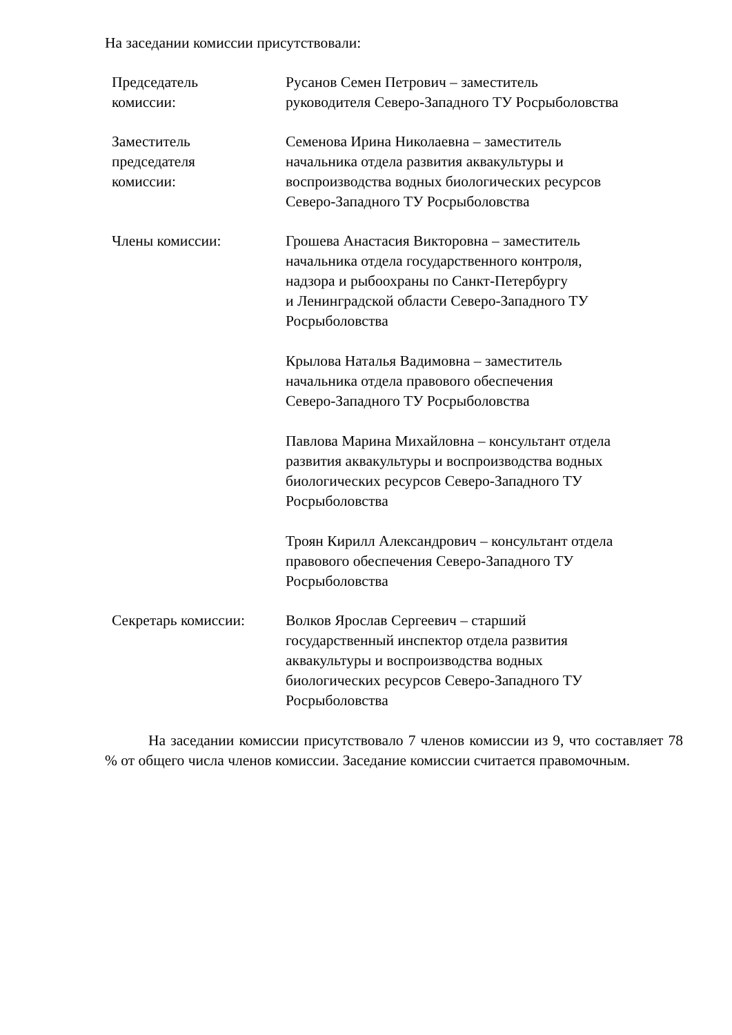На заседании комиссии присутствовали:
Председатель
комиссии:
Русанов Семен Петрович – заместитель
руководителя Северо-Западного ТУ Росрыболовства
Заместитель
председателя
комиссии:
Семенова Ирина Николаевна – заместитель
начальника отдела развития аквакультуры и
воспроизводства водных биологических ресурсов
Северо-Западного ТУ Росрыболовства
Члены комиссии: Грошева Анастасия Викторовна – заместитель
начальника отдела государственного контроля,
надзора и рыбоохраны по Санкт-Петербургу
и Ленинградской области Северо-Западного ТУ
Росрыболовства
Крылова Наталья Вадимовна – заместитель
начальника отдела правового обеспечения
Северо-Западного ТУ Росрыболовства
Павлова Марина Михайловна – консультант отдела
развития аквакультуры и воспроизводства водных
биологических ресурсов Северо-Западного ТУ
Росрыболовства
Троян Кирилл Александрович – консультант отдела
правового обеспечения Северо-Западного ТУ
Росрыболовства
Секретарь комиссии: Волков Ярослав Сергеевич – старший
государственный инспектор отдела развития
аквакультуры и воспроизводства водных
биологических ресурсов Северо-Западного ТУ
Росрыболовства
На заседании комиссии присутствовало 7 членов комиссии из 9, что составляет 78 % от общего числа членов комиссии. Заседание комиссии считается правомочным.